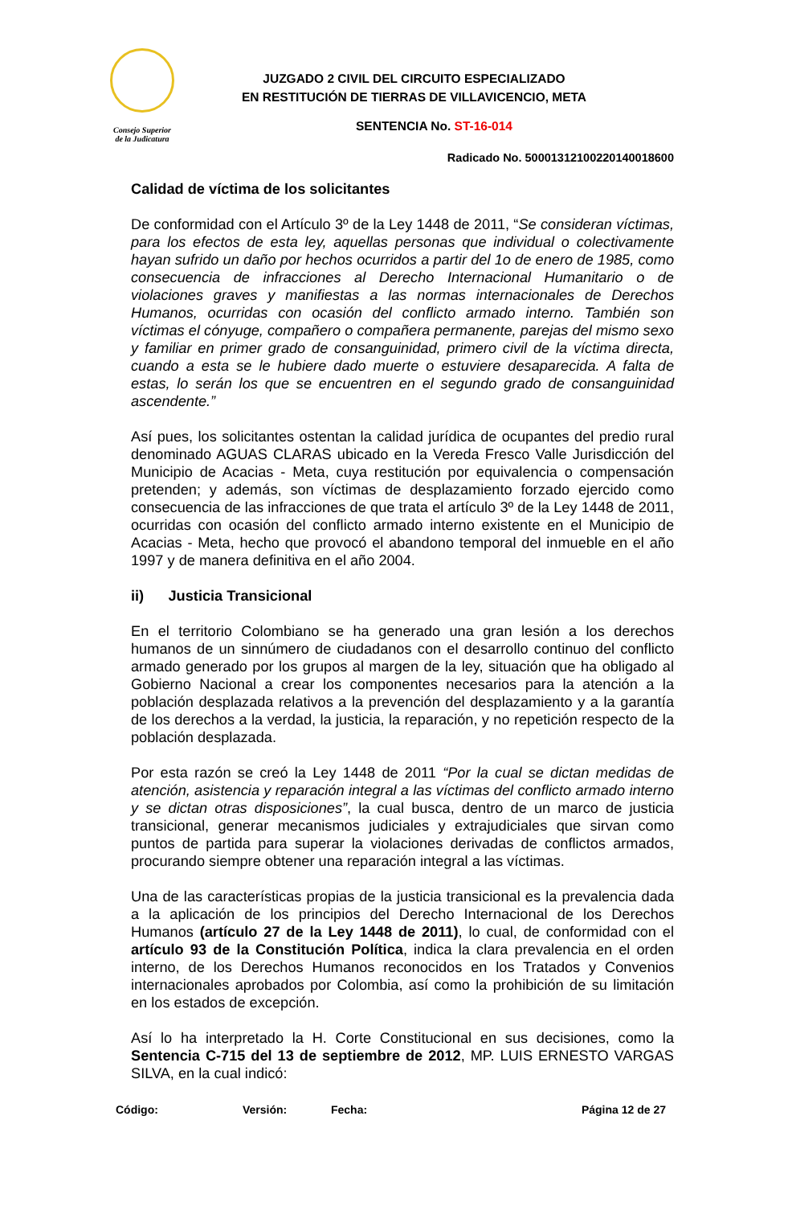Consejo Superior
de la Judicatura
JUZGADO 2 CIVIL DEL CIRCUITO ESPECIALIZADO
EN RESTITUCIÓN DE TIERRAS DE VILLAVICENCIO, META
SENTENCIA No. ST-16-014
Radicado No. 50001312100220140018600
Calidad de víctima de los solicitantes
De conformidad con el Artículo 3º de la Ley 1448 de 2011, “Se consideran víctimas, para los efectos de esta ley, aquellas personas que individual o colectivamente hayan sufrido un daño por hechos ocurridos a partir del 1o de enero de 1985, como consecuencia de infracciones al Derecho Internacional Humanitario o de violaciones graves y manifiestas a las normas internacionales de Derechos Humanos, ocurridas con ocasión del conflicto armado interno. También son víctimas el cónyuge, compañero o compañera permanente, parejas del mismo sexo y familiar en primer grado de consanguinidad, primero civil de la víctima directa, cuando a esta se le hubiere dado muerte o estuviere desaparecida. A falta de estas, lo serán los que se encuentren en el segundo grado de consanguinidad ascendente.”
Así pues, los solicitantes ostentan la calidad jurídica de ocupantes del predio rural denominado AGUAS CLARAS ubicado en la Vereda Fresco Valle Jurisdicción del Municipio de Acacias - Meta, cuya restitución por equivalencia o compensación pretenden; y además, son víctimas de desplazamiento forzado ejercido como consecuencia de las infracciones de que trata el artículo 3º de la Ley 1448 de 2011, ocurridas con ocasión del conflicto armado interno existente en el Municipio de Acacias - Meta, hecho que provocó el abandono temporal del inmueble en el año 1997 y de manera definitiva en el año 2004.
ii) Justicia Transicional
En el territorio Colombiano se ha generado una gran lesión a los derechos humanos de un sinnúmero de ciudadanos con el desarrollo continuo del conflicto armado generado por los grupos al margen de la ley, situación que ha obligado al Gobierno Nacional a crear los componentes necesarios para la atención a la población desplazada relativos a la prevención del desplazamiento y a la garantía de los derechos a la verdad, la justicia, la reparación, y no repetición respecto de la población desplazada.
Por esta razón se creó la Ley 1448 de 2011 “Por la cual se dictan medidas de atención, asistencia y reparación integral a las víctimas del conflicto armado interno y se dictan otras disposiciones”, la cual busca, dentro de un marco de justicia transicional, generar mecanismos judiciales y extrajudiciales que sirvan como puntos de partida para superar la violaciones derivadas de conflictos armados, procurando siempre obtener una reparación integral a las víctimas.
Una de las características propias de la justicia transicional es la prevalencia dada a la aplicación de los principios del Derecho Internacional de los Derechos Humanos (artículo 27 de la Ley 1448 de 2011), lo cual, de conformidad con el artículo 93 de la Constitución Política, indica la clara prevalencia en el orden interno, de los Derechos Humanos reconocidos en los Tratados y Convenios internacionales aprobados por Colombia, así como la prohibición de su limitación en los estados de excepción.
Así lo ha interpretado la H. Corte Constitucional en sus decisiones, como la Sentencia C-715 del 13 de septiembre de 2012, MP. LUIS ERNESTO VARGAS SILVA, en la cual indicó:
Código: Versión: Fecha: Página 12 de 27